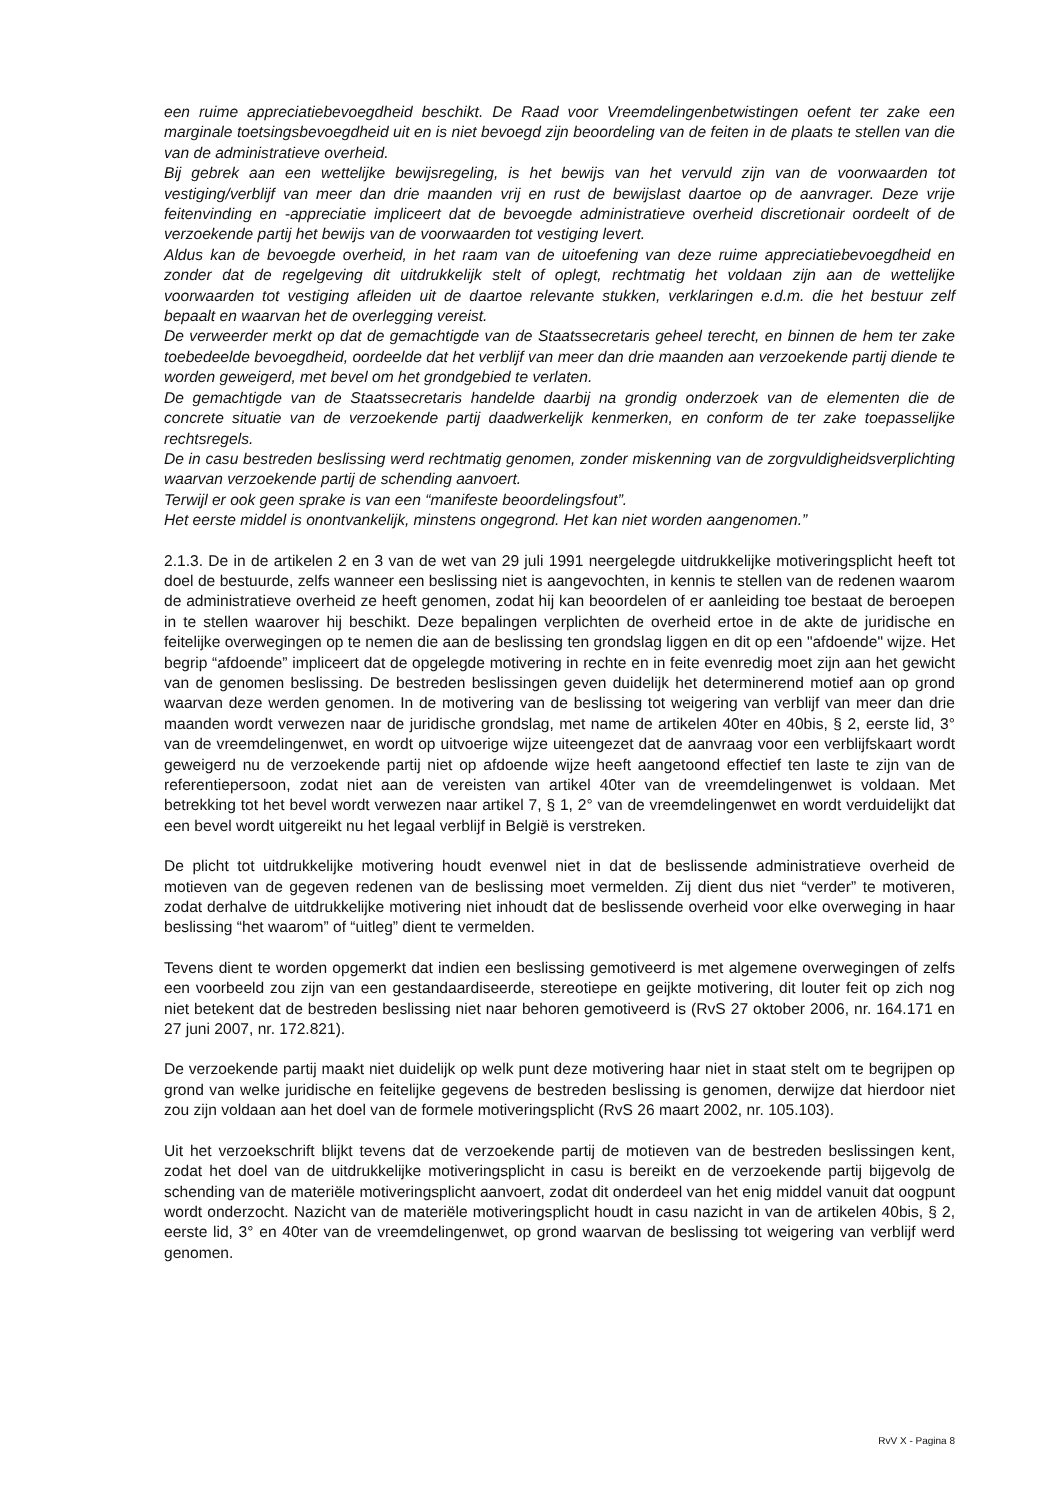een ruime appreciatiebevoegdheid beschikt. De Raad voor Vreemdelingenbetwistingen oefent ter zake een marginale toetsingsbevoegdheid uit en is niet bevoegd zijn beoordeling van de feiten in de plaats te stellen van die van de administratieve overheid.
Bij gebrek aan een wettelijke bewijsregeling, is het bewijs van het vervuld zijn van de voorwaarden tot vestiging/verblijf van meer dan drie maanden vrij en rust de bewijslast daartoe op de aanvrager. Deze vrije feitenvinding en -appreciatie impliceert dat de bevoegde administratieve overheid discretionair oordeelt of de verzoekende partij het bewijs van de voorwaarden tot vestiging levert.
Aldus kan de bevoegde overheid, in het raam van de uitoefening van deze ruime appreciatiebevoegdheid en zonder dat de regelgeving dit uitdrukkelijk stelt of oplegt, rechtmatig het voldaan zijn aan de wettelijke voorwaarden tot vestiging afleiden uit de daartoe relevante stukken, verklaringen e.d.m. die het bestuur zelf bepaalt en waarvan het de overlegging vereist.
De verweerder merkt op dat de gemachtigde van de Staatssecretaris geheel terecht, en binnen de hem ter zake toebedeelde bevoegdheid, oordeelde dat het verblijf van meer dan drie maanden aan verzoekende partij diende te worden geweigerd, met bevel om het grondgebied te verlaten.
De gemachtigde van de Staatssecretaris handelde daarbij na grondig onderzoek van de elementen die de concrete situatie van de verzoekende partij daadwerkelijk kenmerken, en conform de ter zake toepasselijke rechtsregels.
De in casu bestreden beslissing werd rechtmatig genomen, zonder miskenning van de zorgvuldigheidsverplichting waarvan verzoekende partij de schending aanvoert.
Terwijl er ook geen sprake is van een “manifeste beoordelingsfout”.
Het eerste middel is onontvankelijk, minstens ongegrond. Het kan niet worden aangenomen.”
2.1.3. De in de artikelen 2 en 3 van de wet van 29 juli 1991 neergelegde uitdrukkelijke motiveringsplicht heeft tot doel de bestuurde, zelfs wanneer een beslissing niet is aangevochten, in kennis te stellen van de redenen waarom de administratieve overheid ze heeft genomen, zodat hij kan beoordelen of er aanleiding toe bestaat de beroepen in te stellen waarover hij beschikt. Deze bepalingen verplichten de overheid ertoe in de akte de juridische en feitelijke overwegingen op te nemen die aan de beslissing ten grondslag liggen en dit op een "afdoende" wijze. Het begrip “afdoende” impliceert dat de opgelegde motivering in rechte en in feite evenredig moet zijn aan het gewicht van de genomen beslissing. De bestreden beslissingen geven duidelijk het determinerend motief aan op grond waarvan deze werden genomen. In de motivering van de beslissing tot weigering van verblijf van meer dan drie maanden wordt verwezen naar de juridische grondslag, met name de artikelen 40ter en 40bis, § 2, eerste lid, 3° van de vreemdelingenwet, en wordt op uitvoerige wijze uiteengezet dat de aanvraag voor een verblijfskaart wordt geweigerd nu de verzoekende partij niet op afdoende wijze heeft aangetoond effectief ten laste te zijn van de referentiepersoon, zodat niet aan de vereisten van artikel 40ter van de vreemdelingenwet is voldaan. Met betrekking tot het bevel wordt verwezen naar artikel 7, § 1, 2° van de vreemdelingenwet en wordt verduidelijkt dat een bevel wordt uitgereikt nu het legaal verblijf in België is verstreken.
De plicht tot uitdrukkelijke motivering houdt evenwel niet in dat de beslissende administratieve overheid de motieven van de gegeven redenen van de beslissing moet vermelden. Zij dient dus niet “verder” te motiveren, zodat derhalve de uitdrukkelijke motivering niet inhoudt dat de beslissende overheid voor elke overweging in haar beslissing “het waarom” of “uitleg” dient te vermelden.
Tevens dient te worden opgemerkt dat indien een beslissing gemotiveerd is met algemene overwegingen of zelfs een voorbeeld zou zijn van een gestandaardiseerde, stereotiepe en geijkte motivering, dit louter feit op zich nog niet betekent dat de bestreden beslissing niet naar behoren gemotiveerd is (RvS 27 oktober 2006, nr. 164.171 en 27 juni 2007, nr. 172.821).
De verzoekende partij maakt niet duidelijk op welk punt deze motivering haar niet in staat stelt om te begrijpen op grond van welke juridische en feitelijke gegevens de bestreden beslissing is genomen, derwijze dat hierdoor niet zou zijn voldaan aan het doel van de formele motiveringsplicht (RvS 26 maart 2002, nr. 105.103).
Uit het verzoekschrift blijkt tevens dat de verzoekende partij de motieven van de bestreden beslissingen kent, zodat het doel van de uitdrukkelijke motiveringsplicht in casu is bereikt en de verzoekende partij bijgevolg de schending van de materiële motiveringsplicht aanvoert, zodat dit onderdeel van het enig middel vanuit dat oogpunt wordt onderzocht. Nazicht van de materiële motiveringsplicht houdt in casu nazicht in van de artikelen 40bis, § 2, eerste lid, 3° en 40ter van de vreemdelingenwet, op grond waarvan de beslissing tot weigering van verblijf werd genomen.
RvV X - Pagina 8